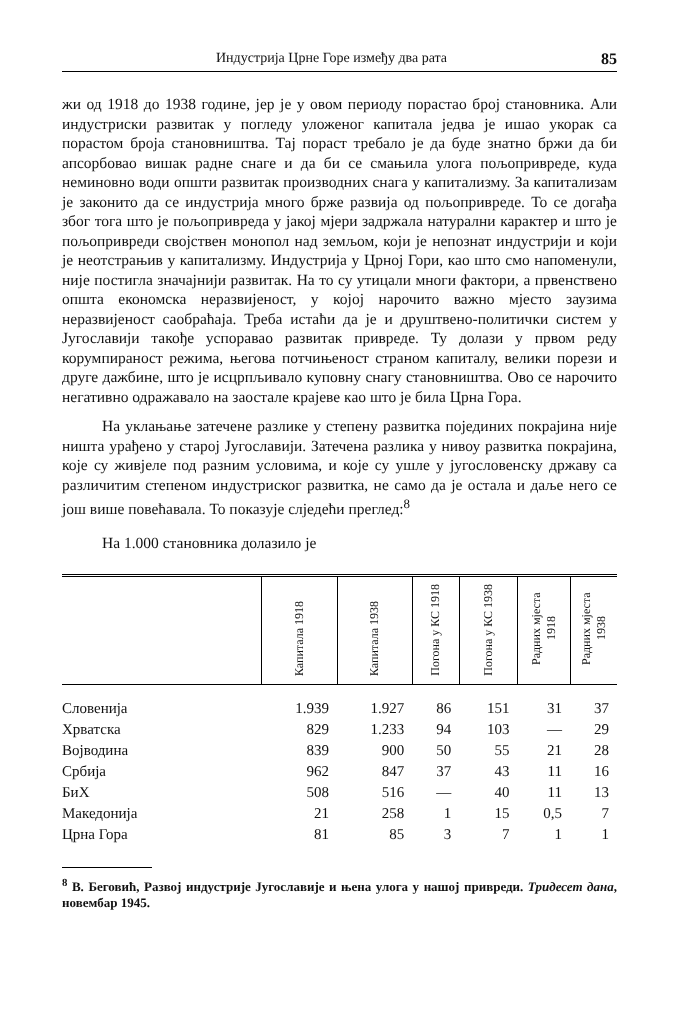Индустрија Црне Горе између два рата 85
жи од 1918 до 1938 године, јер је у овом периоду порастао број становника. Али индустриски развитак у погледу уложеног капитала једва је ишао укорак са порастом броја становништва. Тај пораст требало је да буде знатно бржи да би апсорбовао вишак радне снаге и да би се смањила улога пољопривреде, куда неминовно води општи развитак производних снага у капитализму. За капитализам је законито да се индустрија много брже развија од пољопривреде. То се догађа због тога што је пољопривреда у јакој мјери задржала натурални карактер и што је пољопривреди својствен монопол над земљом, који је непознат индустрији и који је неотстрањив у капитализму. Индустрија у Црној Гори, као што смо напоменули, није постигла значајнији развитак. На то су утицали многи фактори, а првенствено општа економска неразвијеност, у којој нарочито важно мјесто заузима неразвијеност саобраћаја. Треба истаћи да је и друштвено-политички систем у Југославији такође успоравао развитак привреде. Ту долази у првом реду корумпираност режима, његова потчињеност страном капиталу, велики порези и друге дажбине, што је исцрпљивало куповну снагу становништва. Ово се нарочито негативно одражавало на заостале крајеве као што је била Црна Гора.
На уклањање затечене разлике у степену развитка појединих покрајина није ништа урађено у старој Југославији. Затечена разлика у нивоу развитка покрајина, које су живјеле под разним условима, и које су ушле у југословенску државу са различитим степеном индустриског развитка, не само да је остала и даље него се још више повећавала. То показује слједећи преглед:<sup>8</sup>
На 1.000 становника долазило је
| | Капитала 1918 | Капитала 1938 | Погона у КС 1918 | Погона у КС 1938 | Радних мјеста 1918 | Радних мјеста 1938 |
| --- | --- | --- | --- | --- | --- | --- |
| Словенија | 1.939 | 1.927 | 86 | 151 | 31 | 37 |
| Хрватска | 829 | 1.233 | 94 | 103 | — | 29 |
| Војводина | 839 | 900 | 50 | 55 | 21 | 28 |
| Србија | 962 | 847 | 37 | 43 | 11 | 16 |
| БиХ | 508 | 516 | — | 40 | 11 | 13 |
| Македонија | 21 | 258 | 1 | 15 | 0,5 | 7 |
| Црна Гора | 81 | 85 | 3 | 7 | 1 | 1 |
<sup>8</sup> В. Беговић, Развој индустрије Југославије и њена улога у нашој привреди. Тридесет дана, новембар 1945.